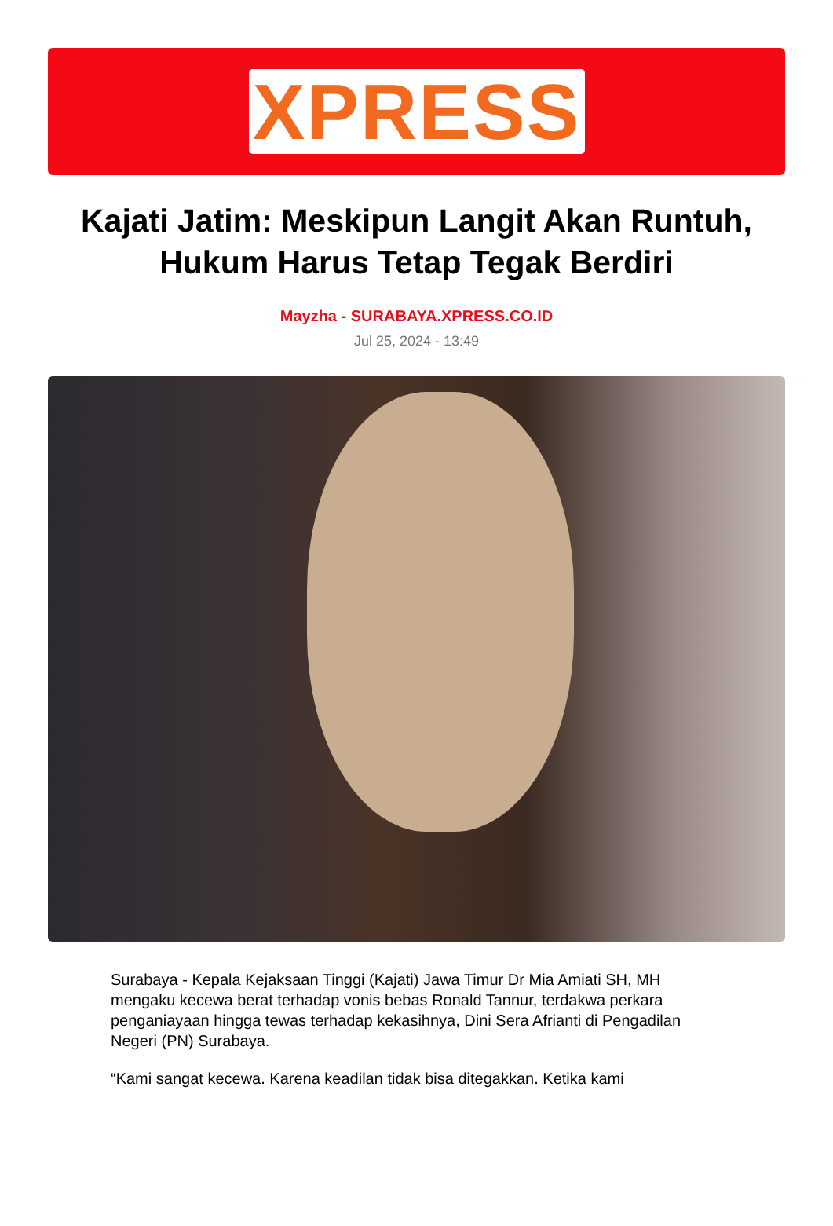XPRESS
Kajati Jatim: Meskipun Langit Akan Runtuh, Hukum Harus Tetap Tegak Berdiri
Mayzha - SURABAYA.XPRESS.CO.ID
Jul 25, 2024 - 13:49
Surabaya - Kepala Kejaksaan Tinggi (Kajati) Jawa Timur Dr Mia Amiati SH, MH mengaku kecewa berat terhadap vonis bebas Ronald Tannur, terdakwa perkara penganiayaan hingga tewas terhadap kekasihnya, Dini Sera Afrianti di Pengadilan Negeri (PN) Surabaya.
“Kami sangat kecewa. Karena keadilan tidak bisa ditegakkan. Ketika kami